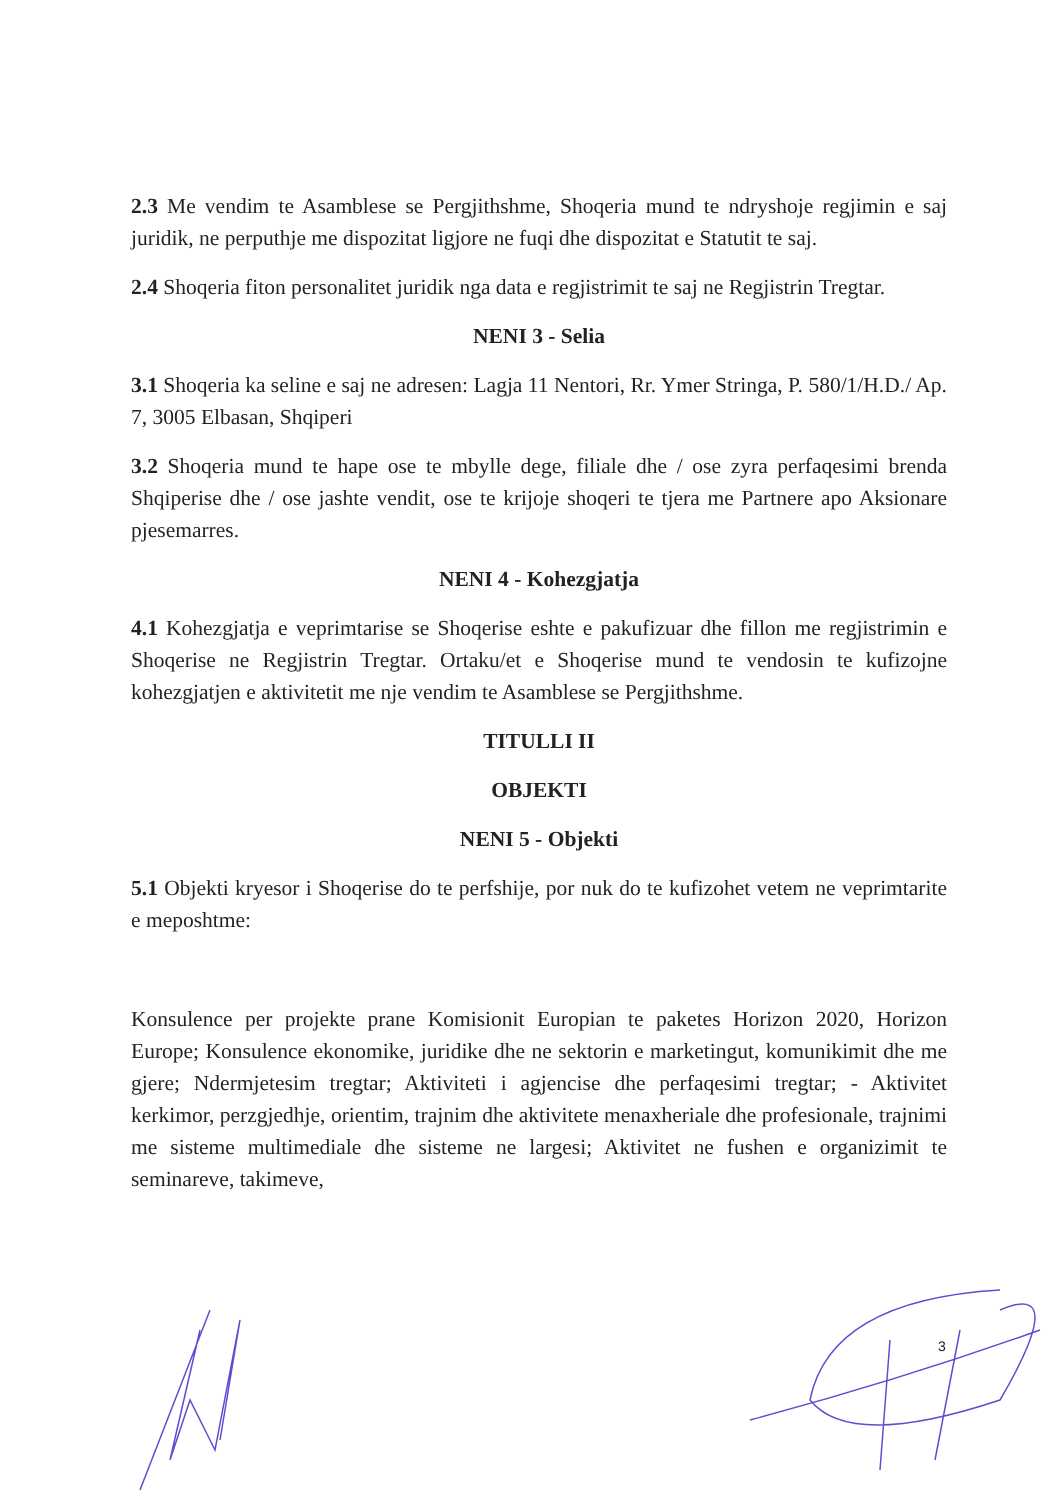2.3 Me vendim te Asamblese se Pergjithshme, Shoqeria mund te ndryshoje regjimin e saj juridik, ne perputhje me dispozitat ligjore ne fuqi dhe dispozitat e Statutit te saj.
2.4 Shoqeria fiton personalitet juridik nga data e regjistrimit te saj ne Regjistrin Tregtar.
NENI 3 - Selia
3.1 Shoqeria ka seline e saj ne adresen: Lagja 11 Nentori, Rr. Ymer Stringa, P. 580/1/H.D./ Ap. 7, 3005 Elbasan, Shqiperi
3.2 Shoqeria mund te hape ose te mbylle dege, filiale dhe / ose zyra perfaqesimi brenda Shqiperise dhe / ose jashte vendit, ose te krijoje shoqeri te tjera me Partnere apo Aksionare pjesemarres.
NENI 4 - Kohezgjatja
4.1 Kohezgjatja e veprimtarise se Shoqerise eshte e pakufizuar dhe fillon me regjistrimin e Shoqerise ne Regjistrin Tregtar. Ortaku/et e Shoqerise mund te vendosin te kufizojne kohezgjatjen e aktivitetit me nje vendim te Asamblese se Pergjithshme.
TITULLI II
OBJEKTI
NENI 5 - Objekti
5.1 Objekti kryesor i Shoqerise do te perfshije, por nuk do te kufizohet vetem ne veprimtarite e meposhtme:
Konsulence per projekte prane Komisionit Europian te paketes Horizon 2020, Horizon Europe; Konsulence ekonomike, juridike dhe ne sektorin e marketingut, komunikimit dhe me gjere; Ndermjetesim tregtar; Aktiviteti i agjencise dhe perfaqesimi tregtar; - Aktivitet kerkimor, perzgjedhje, orientim, trajnim dhe aktivitete menaxheriale dhe profesionale, trajnimi me sisteme multimediale dhe sisteme ne largesi; Aktivitet ne fushen e organizimit te seminareve, takimeve,
3